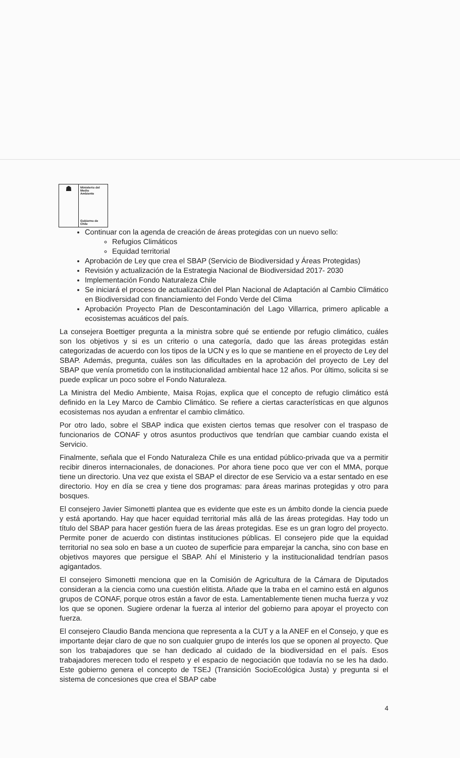☗
Ministerio del
Medio
Ambiente
Gobierno de Chile
Continuar con la agenda de creación de áreas protegidas con un nuevo sello:
Refugios Climáticos
Equidad territorial
Aprobación de Ley que crea el SBAP (Servicio de Biodiversidad y Áreas Protegidas)
Revisión y actualización de la Estrategia Nacional de Biodiversidad 2017- 2030
Implementación Fondo Naturaleza Chile
Se iniciará el proceso de actualización del Plan Nacional de Adaptación al Cambio Climático en Biodiversidad con financiamiento del Fondo Verde del Clima
Aprobación Proyecto Plan de Descontaminación del Lago Villarrica, primero aplicable a ecosistemas acuáticos del país.
La consejera Boettiger pregunta a la ministra sobre qué se entiende por refugio climático, cuáles son los objetivos y si es un criterio o una categoría, dado que las áreas protegidas están categorizadas de acuerdo con los tipos de la UCN y es lo que se mantiene en el proyecto de Ley del SBAP. Además, pregunta, cuáles son las dificultades en la aprobación del proyecto de Ley del SBAP que venía prometido con la institucionalidad ambiental hace 12 años. Por último, solicita si se puede explicar un poco sobre el Fondo Naturaleza.
La Ministra del Medio Ambiente, Maisa Rojas, explica que el concepto de refugio climático está definido en la Ley Marco de Cambio Climático. Se refiere a ciertas características en que algunos ecosistemas nos ayudan a enfrentar el cambio climático.
Por otro lado, sobre el SBAP indica que existen ciertos temas que resolver con el traspaso de funcionarios de CONAF y otros asuntos productivos que tendrían que cambiar cuando exista el Servicio.
Finalmente, señala que el Fondo Naturaleza Chile es una entidad público-privada que va a permitir recibir dineros internacionales, de donaciones. Por ahora tiene poco que ver con el MMA, porque tiene un directorio. Una vez que exista el SBAP el director de ese Servicio va a estar sentado en ese directorio. Hoy en día se crea y tiene dos programas: para áreas marinas protegidas y otro para bosques.
El consejero Javier Simonetti plantea que es evidente que este es un ámbito donde la ciencia puede y está aportando. Hay que hacer equidad territorial más allá de las áreas protegidas. Hay todo un título del SBAP para hacer gestión fuera de las áreas protegidas. Ese es un gran logro del proyecto. Permite poner de acuerdo con distintas instituciones públicas. El consejero pide que la equidad territorial no sea solo en base a un cuoteo de superficie para emparejar la cancha, sino con base en objetivos mayores que persigue el SBAP. Ahí el Ministerio y la institucionalidad tendrían pasos agigantados.
El consejero Simonetti menciona que en la Comisión de Agricultura de la Cámara de Diputados consideran a la ciencia como una cuestión elitista. Añade que la traba en el camino está en algunos grupos de CONAF, porque otros están a favor de esta. Lamentablemente tienen mucha fuerza y voz los que se oponen. Sugiere ordenar la fuerza al interior del gobierno para apoyar el proyecto con fuerza.
El consejero Claudio Banda menciona que representa a la CUT y a la ANEF en el Consejo, y que es importante dejar claro de que no son cualquier grupo de interés los que se oponen al proyecto. Que son los trabajadores que se han dedicado al cuidado de la biodiversidad en el país. Esos trabajadores merecen todo el respeto y el espacio de negociación que todavía no se les ha dado. Este gobierno genera el concepto de TSEJ (Transición SocioEcológica Justa) y pregunta si el sistema de concesiones que crea el SBAP cabe
4